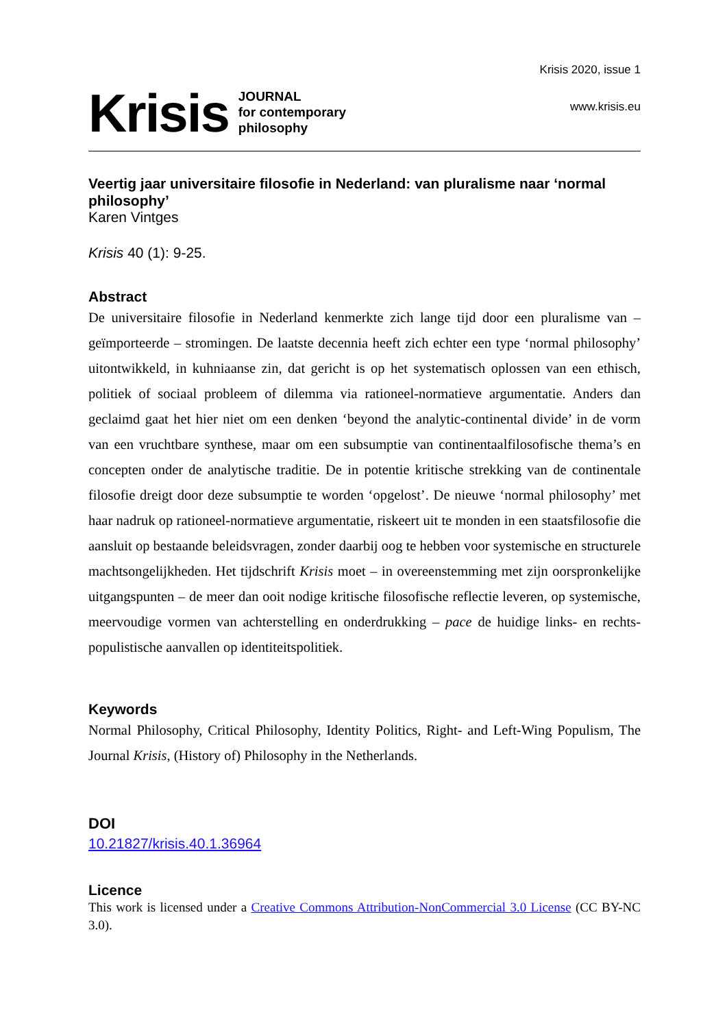Krisis
JOURNAL
for contemporary
philosophy
Krisis 2020, issue 1
www.krisis.eu
Veertig jaar universitaire filosofie in Nederland: van pluralisme naar ‘normal philosophy’
Karen Vintges
Krisis 40 (1): 9-25.
Abstract
De universitaire filosofie in Nederland kenmerkte zich lange tijd door een pluralisme van – geïmporteerde – stromingen. De laatste decennia heeft zich echter een type ‘normal philosophy’ uitontwikkeld, in kuhniaanse zin, dat gericht is op het systematisch oplossen van een ethisch, politiek of sociaal probleem of dilemma via rationeel-normatieve argumentatie. Anders dan geclaimd gaat het hier niet om een denken ‘beyond the analytic-continental divide’ in de vorm van een vruchtbare synthese, maar om een subsumptie van continentaalfilosofische thema’s en concepten onder de analytische traditie. De in potentie kritische strekking van de continentale filosofie dreigt door deze subsumptie te worden ‘opgelost’. De nieuwe ‘normal philosophy’ met haar nadruk op rationeel-normatieve argumentatie, riskeert uit te monden in een staatsfilosofie die aansluit op bestaande beleidsvragen, zonder daarbij oog te hebben voor systemische en structurele machtsongelijkheden. Het tijdschrift Krisis moet – in overeenstemming met zijn oorspronkelijke uitgangspunten – de meer dan ooit nodige kritische filosofische reflectie leveren, op systemische, meervoudige vormen van achterstelling en onderdrukking – pace de huidige links- en rechts-populistische aanvallen op identiteitspolitiek.
Keywords
Normal Philosophy, Critical Philosophy, Identity Politics, Right- and Left-Wing Populism, The Journal Krisis, (History of) Philosophy in the Netherlands.
DOI
10.21827/krisis.40.1.36964
Licence
This work is licensed under a Creative Commons Attribution-NonCommercial 3.0 License (CC BY-NC 3.0).